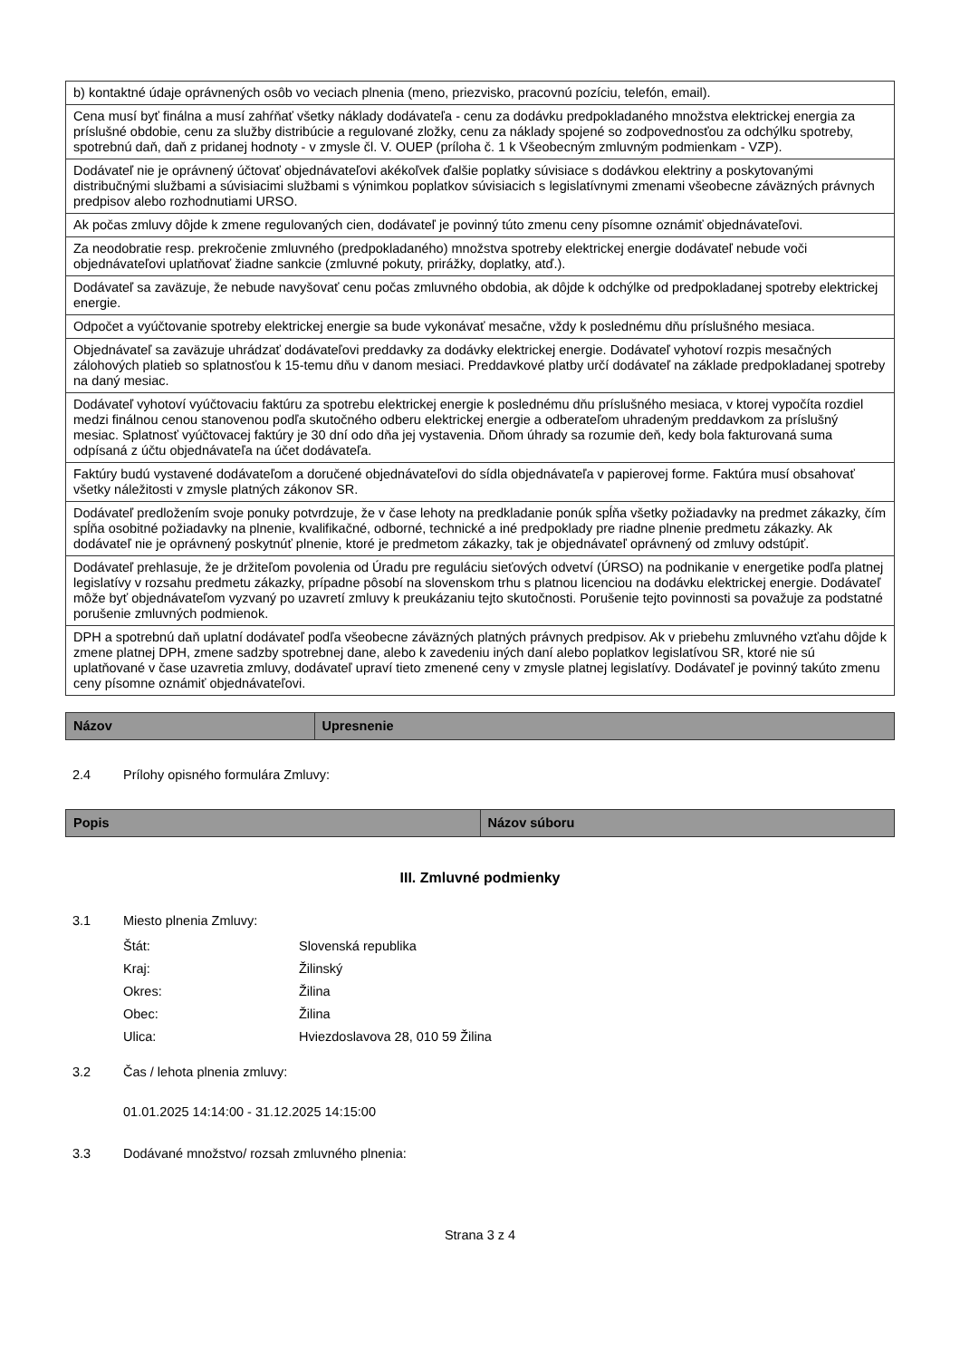| b) kontaktné údaje oprávnených osôb vo veciach plnenia (meno, priezvisko, pracovnú pozíciu, telefón, email). |
| Cena musí byť finálna a musí zahŕňať všetky náklady dodávateľa - cenu za dodávku predpokladaného množstva elektrickej energia za príslušné obdobie, cenu za služby distribúcie a regulované zložky, cenu za náklady spojené so zodpovednosťou za odchýlku spotreby, spotrebnú daň, daň z pridanej hodnoty - v zmysle čl. V. OUEP (príloha č. 1 k Všeobecným zmluvným podmienkam - VZP). |
| Dodávateľ nie je oprávnený účtovať objednávateľovi akékoľvek ďalšie poplatky súvisiace s dodávkou elektriny a poskytovanými distribučnými službami a súvisiacimi službami s výnimkou poplatkov súvisiacich s legislatívnymi zmenami všeobecne záväzných právnych predpisov alebo rozhodnutiami URSO. |
| Ak počas zmluvy dôjde k zmene regulovaných cien, dodávateľ je povinný túto zmenu ceny písomne oznámiť objednávateľovi. |
| Za neodobratie resp. prekročenie zmluvného (predpokladaného) množstva spotreby elektrickej energie dodávateľ nebude voči objednávateľovi uplatňovať žiadne sankcie (zmluvné pokuty, prirážky, doplatky, atď.). |
| Dodávateľ sa zaväzuje, že nebude navyšovať cenu počas zmluvného obdobia, ak dôjde k odchýlke od predpokladanej spotreby elektrickej energie. |
| Odpočet a vyúčtovanie spotreby elektrickej energie sa bude vykonávať mesačne, vždy k poslednému dňu príslušného mesiaca. |
| Objednávateľ sa zaväzuje uhrádzať dodávateľovi preddavky za dodávky elektrickej energie. Dodávateľ vyhotoví rozpis mesačných zálohových platieb so splatnosťou k 15-temu dňu v danom mesiaci. Preddavkové platby určí dodávateľ na základe predpokladanej spotreby na daný mesiac. |
| Dodávateľ vyhotoví vyúčtovaciu faktúru za spotrebu elektrickej energie k poslednému dňu príslušného mesiaca, v ktorej vypočíta rozdiel medzi finálnou cenou stanovenou podľa skutočného odberu elektrickej energie a odberateľom uhradeným preddavkom za príslušný mesiac. Splatnosť vyúčtovacej faktúry je 30 dní odo dňa jej vystavenia. Dňom úhrady sa rozumie deň, kedy bola fakturovaná suma odpísaná z účtu objednávateľa na účet dodávateľa. |
| Faktúry budú vystavené dodávateľom a doručené objednávateľovi do sídla objednávateľa v papierovej forme. Faktúra musí obsahovať všetky náležitosti v zmysle platných zákonov SR. |
| Dodávateľ predložením svoje ponuky potvrdzuje, že v čase lehoty na predkladanie ponúk spĺňa všetky požiadavky na predmet zákazky, čím spĺňa osobitné požiadavky na plnenie, kvalifikačné, odborné, technické a iné predpoklady pre riadne plnenie predmetu zákazky. Ak dodávateľ nie je oprávnený poskytnúť plnenie, ktoré je predmetom zákazky, tak je objednávateľ oprávnený od zmluvy odstúpiť. |
| Dodávateľ prehlasuje, že je držiteľom povolenia od Úradu pre reguláciu sieťových odvetví (ÚRSO) na podnikanie v energetike podľa platnej legislatívy v rozsahu predmetu zákazky, prípadne pôsobí na slovenskom trhu s platnou licenciou na dodávku elektrickej energie. Dodávateľ môže byť objednávateľom vyzvaný po uzavretí zmluvy k preukázaniu tejto skutočnosti. Porušenie tejto povinnosti sa považuje za podstatné porušenie zmluvných podmienok. |
| DPH a spotrebnú daň uplatní dodávateľ podľa všeobecne záväzných platných právnych predpisov. Ak v priebehu zmluvného vzťahu dôjde k zmene platnej DPH, zmene sadzby spotrebnej dane, alebo k zavedeniu iných daní alebo poplatkov legislatívou SR, ktoré nie sú uplatňované v čase uzavretia zmluvy, dodávateľ upraví tieto zmenené ceny v zmysle platnej legislatívy. Dodávateľ je povinný takúto zmenu ceny písomne oznámiť objednávateľovi. |
| Názov | Upresnenie |
| --- | --- |
2.4 Prílohy opisného formulára Zmluvy:
| Popis | Názov súboru |
| --- | --- |
III. Zmluvné podmienky
3.1 Miesto plnenia Zmluvy:
Štát: Slovenská republika
Kraj: Žilinský
Okres: Žilina
Obec: Žilina
Ulica: Hviezdoslavova 28, 010 59 Žilina
3.2 Čas / lehota plnenia zmluvy:
01.01.2025 14:14:00 - 31.12.2025 14:15:00
3.3 Dodávané množstvo/ rozsah zmluvného plnenia:
Strana 3 z 4